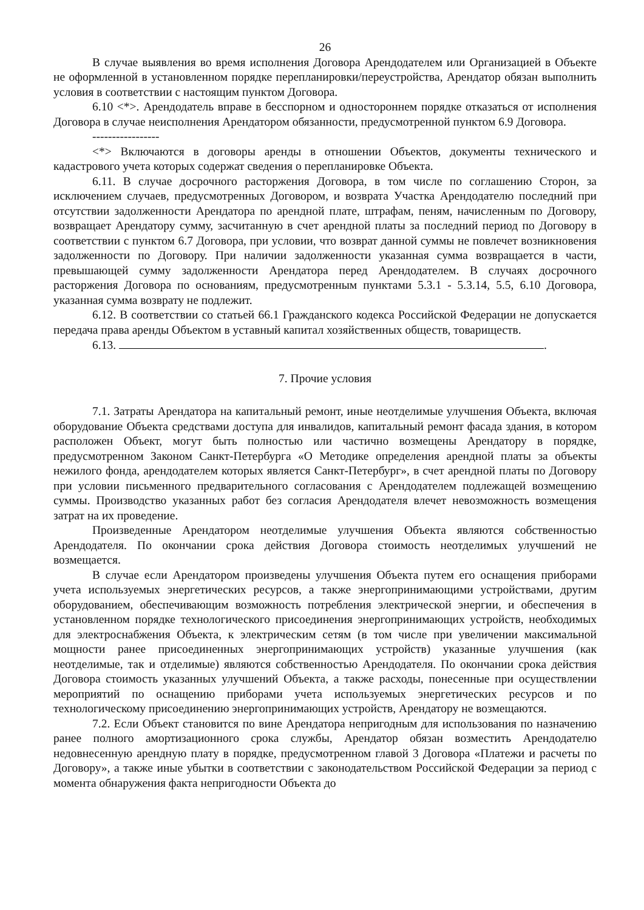26
В случае выявления во время исполнения Договора Арендодателем или Организацией в Объекте не оформленной в установленном порядке перепланировки/переустройства, Арендатор обязан выполнить условия в соответствии с настоящим пунктом Договора.
6.10 <*>. Арендодатель вправе в бесспорном и одностороннем порядке отказаться от исполнения Договора в случае неисполнения Арендатором обязанности, предусмотренной пунктом 6.9 Договора.
-----------------
<*> Включаются в договоры аренды в отношении Объектов, документы технического и кадастрового учета которых содержат сведения о перепланировке Объекта.
6.11. В случае досрочного расторжения Договора, в том числе по соглашению Сторон, за исключением случаев, предусмотренных Договором, и возврата Участка Арендодателю последний при отсутствии задолженности Арендатора по арендной плате, штрафам, пеням, начисленным по Договору, возвращает Арендатору сумму, засчитанную в счет арендной платы за последний период по Договору в соответствии с пунктом 6.7 Договора, при условии, что возврат данной суммы не повлечет возникновения задолженности по Договору. При наличии задолженности указанная сумма возвращается в части, превышающей сумму задолженности Арендатора перед Арендодателем. В случаях досрочного расторжения Договора по основаниям, предусмотренным пунктами 5.3.1 - 5.3.14, 5.5, 6.10 Договора, указанная сумма возврату не подлежит.
6.12. В соответствии со статьей 66.1 Гражданского кодекса Российской Федерации не допускается передача права аренды Объектом в уставный капитал хозяйственных обществ, товариществ.
6.13. .
7. Прочие условия
7.1. Затраты Арендатора на капитальный ремонт, иные неотделимые улучшения Объекта, включая оборудование Объекта средствами доступа для инвалидов, капитальный ремонт фасада здания, в котором расположен Объект, могут быть полностью или частично возмещены Арендатору в порядке, предусмотренном Законом Санкт-Петербурга «О Методике определения арендной платы за объекты нежилого фонда, арендодателем которых является Санкт-Петербург», в счет арендной платы по Договору при условии письменного предварительного согласования с Арендодателем подлежащей возмещению суммы. Производство указанных работ без согласия Арендодателя влечет невозможность возмещения затрат на их проведение.
Произведенные Арендатором неотделимые улучшения Объекта являются собственностью Арендодателя. По окончании срока действия Договора стоимость неотделимых улучшений не возмещается.
В случае если Арендатором произведены улучшения Объекта путем его оснащения приборами учета используемых энергетических ресурсов, а также энергопринимающими устройствами, другим оборудованием, обеспечивающим возможность потребления электрической энергии, и обеспечения в установленном порядке технологического присоединения энергопринимающих устройств, необходимых для электроснабжения Объекта, к электрическим сетям (в том числе при увеличении максимальной мощности ранее присоединенных энергопринимающих устройств) указанные улучшения (как неотделимые, так и отделимые) являются собственностью Арендодателя. По окончании срока действия Договора стоимость указанных улучшений Объекта, а также расходы, понесенные при осуществлении мероприятий по оснащению приборами учета используемых энергетических ресурсов и по технологическому присоединению энергопринимающих устройств, Арендатору не возмещаются.
7.2. Если Объект становится по вине Арендатора непригодным для использования по назначению ранее полного амортизационного срока службы, Арендатор обязан возместить Арендодателю недовнесенную арендную плату в порядке, предусмотренном главой 3 Договора «Платежи и расчеты по Договору», а также иные убытки в соответствии с законодательством Российской Федерации за период с момента обнаружения факта непригодности Объекта до